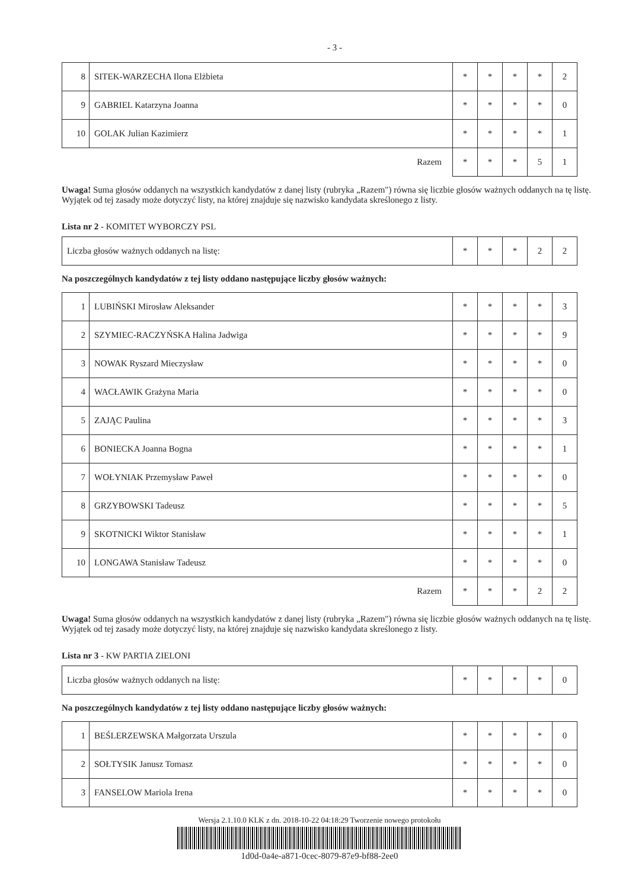- 3 -
| 8 | SITEK-WARZECHA Ilona Elżbieta | * | * | * | * | 2 |
| 9 | GABRIEL Katarzyna Joanna | * | * | * | * | 0 |
| 10 | GOLAK Julian Kazimierz | * | * | * | * | 1 |
| Razem | | * | * | * | 5 | 1 |
Uwaga! Suma głosów oddanych na wszystkich kandydatów z danej listy (rubryka „Razem") równa się liczbie głosów ważnych oddanych na tę listę. Wyjątek od tej zasady może dotyczyć listy, na której znajduje się nazwisko kandydata skreślonego z listy.
Lista nr 2 - KOMITET WYBORCZY PSL
| Liczba głosów ważnych oddanych na listę: | * | * | * | 2 | 2 |
Na poszczególnych kandydatów z tej listy oddano następujące liczby głosów ważnych:
| 1 | LUBIŃSKI Mirosław Aleksander | * | * | * | * | 3 |
| 2 | SZYMIEC-RACZYŃSKA Halina Jadwiga | * | * | * | * | 9 |
| 3 | NOWAK Ryszard Mieczysław | * | * | * | * | 0 |
| 4 | WACŁAWIK Grażyna Maria | * | * | * | * | 0 |
| 5 | ZAJĄC Paulina | * | * | * | * | 3 |
| 6 | BONIECKA Joanna Bogna | * | * | * | * | 1 |
| 7 | WOŁYNIAK Przemysław Paweł | * | * | * | * | 0 |
| 8 | GRZYBOWSKI Tadeusz | * | * | * | * | 5 |
| 9 | SKOTNICKI Wiktor Stanisław | * | * | * | * | 1 |
| 10 | LONGAWA Stanisław Tadeusz | * | * | * | * | 0 |
| Razem | | * | * | * | 2 | 2 |
Uwaga! Suma głosów oddanych na wszystkich kandydatów z danej listy (rubryka „Razem") równa się liczbie głosów ważnych oddanych na tę listę. Wyjątek od tej zasady może dotyczyć listy, na której znajduje się nazwisko kandydata skreślonego z listy.
Lista nr 3 - KW PARTIA ZIELONI
| Liczba głosów ważnych oddanych na listę: | * | * | * | * | 0 |
Na poszczególnych kandydatów z tej listy oddano następujące liczby głosów ważnych:
| 1 | BEŚLERZEWSKA Małgorzata Urszula | * | * | * | * | 0 |
| 2 | SOŁTYSIK Janusz Tomasz | * | * | * | * | 0 |
| 3 | FANSELOW Mariola Irena | * | * | * | * | 0 |
Wersja 2.1.10.0 KLK z dn. 2018-10-22 04:18:29 Tworzenie nowego protokołu
1d0d-0a4e-a871-0cec-8079-87e9-bf88-2ee0